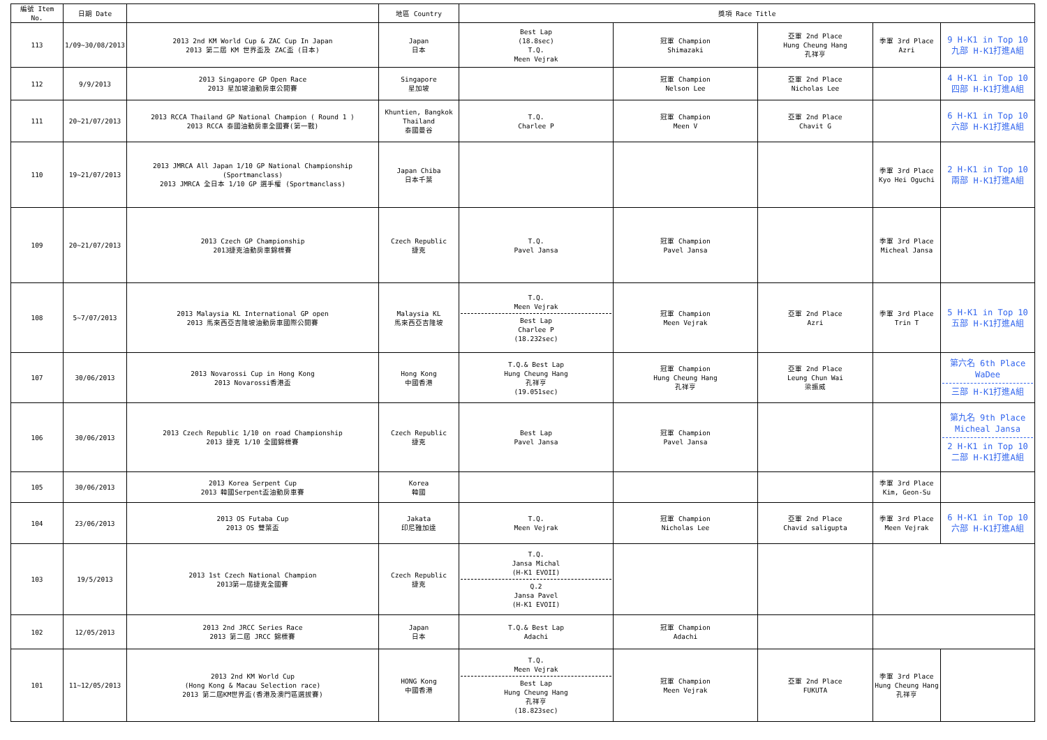| 編號 Item No. | 日期 Date | | 地區 Country | 獎項 Race Title | | | | |
| --- | --- | --- | --- | --- | --- | --- | --- | --- |
| 113 | 1/09~30/08/2013 | 2013 2nd KM World Cup & ZAC Cup In Japan 2013 第二屆 KM 世界盃及 ZAC盃 (日本) | Japan 日本 | Best Lap (18.8sec) T.Q. Meen Vejrak | 冠軍 Champion Shimazaki | 亞軍 2nd Place Hung Cheung Hang 孔祥亨 | 季軍 3rd Place Azri | 9 H-K1 in Top 10 九部 H-K1打進A組 |
| 112 | 9/9/2013 | 2013 Singapore GP Open Race 2013 星加坡油動房車公開賽 | Singapore 星加坡 | | 冠軍 Champion Nelson Lee | 亞軍 2nd Place Nicholas Lee | | 4 H-K1 in Top 10 四部 H-K1打進A組 |
| 111 | 20~21/07/2013 | 2013 RCCA Thailand GP National Champion ( Round 1 ) 2013 RCCA 泰國油動房車全國賽(第一戰) | Khuntien, Bangkok Thailand 泰國曼谷 | T.Q. Charlee P | 冠軍 Champion Meen V | 亞軍 2nd Place Chavit G | | 6 H-K1 in Top 10 六部 H-K1打進A組 |
| 110 | 19~21/07/2013 | 2013 JMRCA All Japan 1/10 GP National Championship (Sportmanclass) 2013 JMRCA 全日本 1/10 GP 選手權 (Sportmanclass) | Japan Chiba 日本千葉 | | | | 季軍 3rd Place Kyo Hei Oguchi | 2 H-K1 in Top 10 兩部 H-K1打進A組 |
| 109 | 20~21/07/2013 | 2013 Czech GP Championship 2013捷克油動房車錦標賽 | Czech Republic 捷克 | T.Q. Pavel Jansa | 冠軍 Champion Pavel Jansa | | 季軍 3rd Place Micheal Jansa | |
| 108 | 5~7/07/2013 | 2013 Malaysia KL International GP open 2013 馬來西亞吉隆坡油動房車國際公開賽 | Malaysia KL 馬來西亞吉隆坡 | T.Q. Meen Vejrak Best Lap Charlee P (18.232sec) | 冠軍 Champion Meen Vejrak | 亞軍 2nd Place Azri | 季軍 3rd Place Trin T | 5 H-K1 in Top 10 五部 H-K1打進A組 |
| 107 | 30/06/2013 | 2013 Novarossi Cup in Hong Kong 2013 Novarossi香港盃 | Hong Kong 中國香港 | T.Q.& Best Lap Hung Cheung Hang 孔祥亨 (19.051sec) | 冠軍 Champion Hung Cheung Hang 孔祥亨 | 亞軍 2nd Place Leung Chun Wai 梁振威 | | 第六名 6th Place WaDee 三部 H-K1打進A組 |
| 106 | 30/06/2013 | 2013 Czech Republic 1/10 on road Championship 2013 捷克 1/10 全國錦標賽 | Czech Republic 捷克 | Best Lap Pavel Jansa | 冠軍 Champion Pavel Jansa | | | 第九名 9th Place Micheal Jansa 2 H-K1 in Top 10 二部 H-K1打進A組 |
| 105 | 30/06/2013 | 2013 Korea Serpent Cup 2013 韓國Serpent盃油動房車賽 | Korea 韓國 | | | | 季軍 3rd Place Kim, Geon-Su | |
| 104 | 23/06/2013 | 2013 OS Futaba Cup 2013 OS 雙葉盃 | Jakata 印尼雅加達 | T.Q. Meen Vejrak | 冠軍 Champion Nicholas Lee | 亞軍 2nd Place Chavid saligupta | 季軍 3rd Place Meen Vejrak | 6 H-K1 in Top 10 六部 H-K1打進A組 |
| 103 | 19/5/2013 | 2013 1st Czech National Champion 2013第一屆捷克全國賽 | Czech Republic 捷克 | T.Q. Jansa Michal (H-K1 EVOII) Q.2 Jansa Pavel (H-K1 EVOII) | | | | |
| 102 | 12/05/2013 | 2013 2nd JRCC Series Race 2013 第二屆 JRCC 錦標賽 | Japan 日本 | T.Q.& Best Lap Adachi | 冠軍 Champion Adachi | | | |
| 101 | 11~12/05/2013 | 2013 2nd KM World Cup (Hong Kong & Macau Selection race) 2013 第二屆KM世界盃(香港及澳門區選拔賽) | HONG Kong 中國香港 | T.Q. Meen Vejrak Best Lap Hung Cheung Hang 孔祥亨 (18.823sec) | 冠軍 Champion Meen Vejrak | 亞軍 2nd Place FUKUTA | 季軍 3rd Place Hung Cheung Hang 孔祥亨 | |